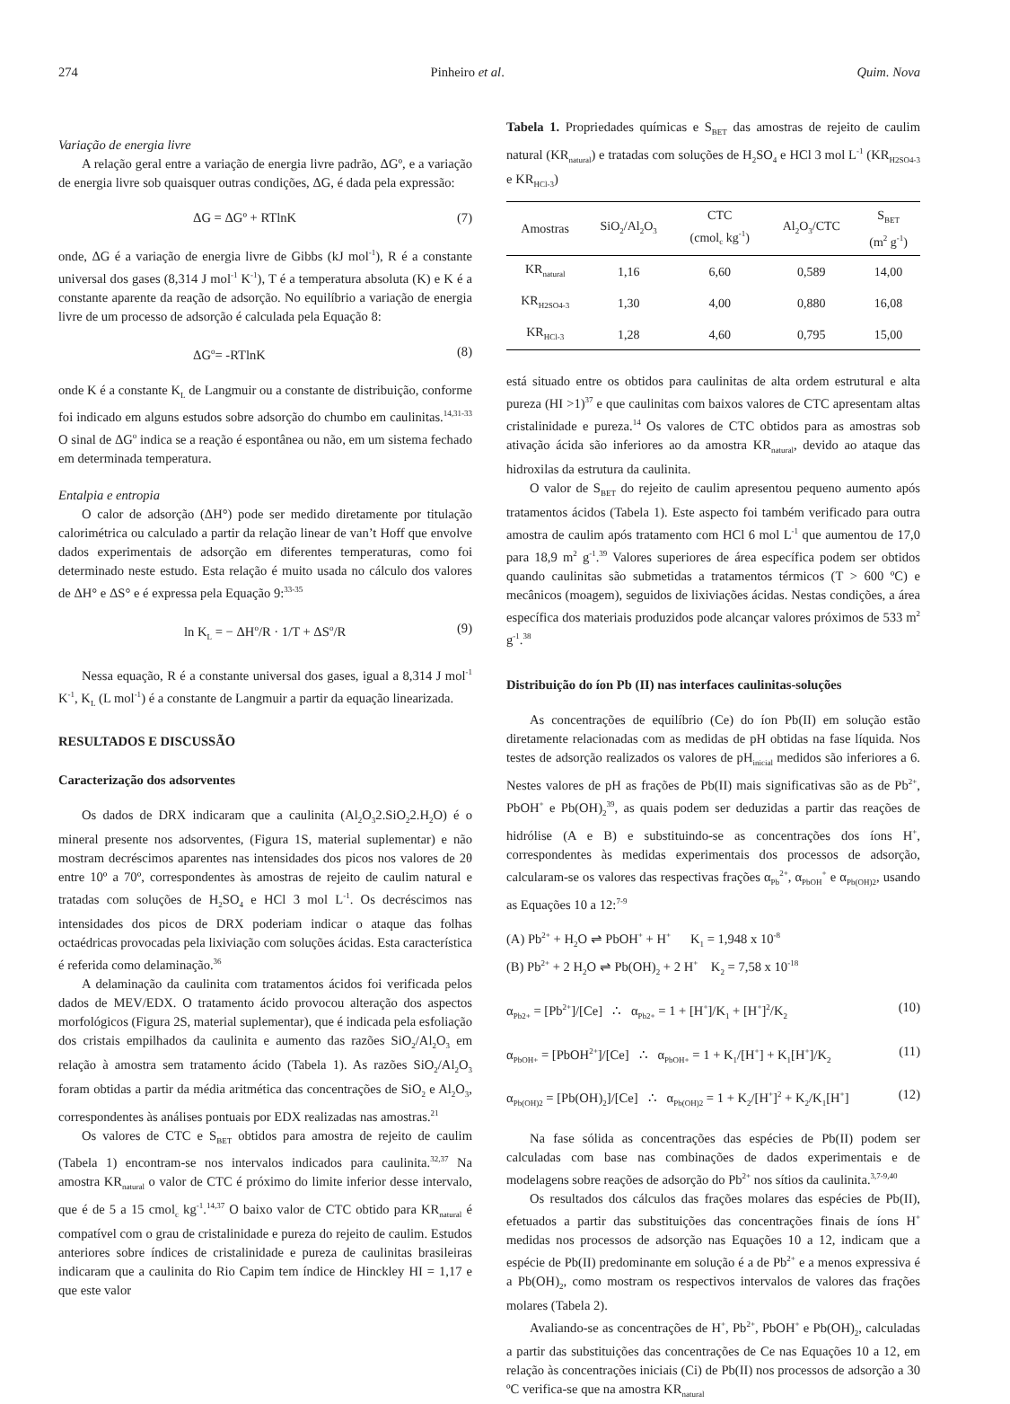274 Pinheiro et al. Quim. Nova
Variação de energia livre
A relação geral entre a variação de energia livre padrão, ΔGº, e a variação de energia livre sob quaisquer outras condições, ΔG, é dada pela expressão:
ΔG = ΔGº + RTlnK (7)
onde, ΔG é a variação de energia livre de Gibbs (kJ mol<sup>-1</sup>), R é a constante universal dos gases (8,314 J mol<sup>-1</sup> K<sup>-1</sup>), T é a temperatura absoluta (K) e K é a constante aparente da reação de adsorção. No equilíbrio a variação de energia livre de um processo de adsorção é calculada pela Equação 8:
ΔG<sup>o</sup>= -RTlnK (8)
onde K é a constante K<sub>L</sub> de Langmuir ou a constante de distribuição, conforme foi indicado em alguns estudos sobre adsorção do chumbo em caulinitas.<sup>14,31-33</sup> O sinal de ΔG<sup>o</sup> indica se a reação é espontânea ou não, em um sistema fechado em determinada temperatura.
Entalpia e entropia
O calor de adsorção (ΔH°) pode ser medido diretamente por titulação calorimétrica ou calculado a partir da relação linear de van’t Hoff que envolve dados experimentais de adsorção em diferentes temperaturas, como foi determinado neste estudo. Esta relação é muito usada no cálculo dos valores de ΔH° e ΔS° e é expressa pela Equação 9:<sup>33-35</sup>
ln K<sub>L</sub> = − ΔH<sup>o</sup>/R · 1/T + ΔS<sup>o</sup>/R (9)
Nessa equação, R é a constante universal dos gases, igual a 8,314 J mol<sup>-1</sup> K<sup>-1</sup>, K<sub>L</sub> (L mol<sup>-1</sup>) é a constante de Langmuir a partir da equação linearizada.
RESULTADOS E DISCUSSÃO
Caracterização dos adsorventes
Os dados de DRX indicaram que a caulinita (Al<sub>2</sub>O<sub>3</sub>2.SiO<sub>2</sub>2.H<sub>2</sub>O) é o mineral presente nos adsorventes, (Figura 1S, material suplementar) e não mostram decréscimos aparentes nas intensidades dos picos nos valores de 2θ entre 10º a 70º, correspondentes às amostras de rejeito de caulim natural e tratadas com soluções de H<sub>2</sub>SO<sub>4</sub> e HCl 3 mol L<sup>-1</sup>. Os decréscimos nas intensidades dos picos de DRX poderiam indicar o ataque das folhas octaédricas provocadas pela lixiviação com soluções ácidas. Esta característica é referida como delaminação.<sup>36</sup>
A delaminação da caulinita com tratamentos ácidos foi verificada pelos dados de MEV/EDX. O tratamento ácido provocou alteração dos aspectos morfológicos (Figura 2S, material suplementar), que é indicada pela esfoliação dos cristais empilhados da caulinita e aumento das razões SiO<sub>2</sub>/Al<sub>2</sub>O<sub>3</sub> em relação à amostra sem tratamento ácido (Tabela 1). As razões SiO<sub>2</sub>/Al<sub>2</sub>O<sub>3</sub> foram obtidas a partir da média aritmética das concentrações de SiO<sub>2</sub> e Al<sub>2</sub>O<sub>3</sub>, correspondentes às análises pontuais por EDX realizadas nas amostras.<sup>21</sup>
Os valores de CTC e S<sub>BET</sub> obtidos para amostra de rejeito de caulim (Tabela 1) encontram-se nos intervalos indicados para caulinita.<sup>32,37</sup> Na amostra KR<sub>natural</sub> o valor de CTC é próximo do limite inferior desse intervalo, que é de 5 a 15 cmol<sub>c</sub> kg<sup>-1</sup>.<sup>14,37</sup> O baixo valor de CTC obtido para KR<sub>natural</sub> é compatível com o grau de cristalinidade e pureza do rejeito de caulim. Estudos anteriores sobre índices de cristalinidade e pureza de caulinitas brasileiras indicaram que a caulinita do Rio Capim tem índice de Hinckley HI = 1,17 e que este valor
Tabela 1. Propriedades químicas e S<sub>BET</sub> das amostras de rejeito de caulim natural (KR<sub>natural</sub>) e tratadas com soluções de H<sub>2</sub>SO<sub>4</sub> e HCl 3 mol L<sup>-1</sup> (KR<sub>H2SO4-3</sub> e KR<sub>HCl-3</sub>)
| Amostras | SiO<sub>2</sub>/Al<sub>2</sub>O<sub>3</sub> | CTC (cmol<sub>c</sub> kg<sup>-1</sup>) | Al<sub>2</sub>O<sub>3</sub>/CTC | S<sub>BET</sub> (m<sup>2</sup> g<sup>-1</sup>) |
| --- | --- | --- | --- | --- |
| KR<sub>natural</sub> | 1,16 | 6,60 | 0,589 | 14,00 |
| KR<sub>H2SO4-3</sub> | 1,30 | 4,00 | 0,880 | 16,08 |
| KR<sub>HCl-3</sub> | 1,28 | 4,60 | 0,795 | 15,00 |
está situado entre os obtidos para caulinitas de alta ordem estrutural e alta pureza (HI >1)<sup>37</sup> e que caulinitas com baixos valores de CTC apresentam altas cristalinidade e pureza.<sup>14</sup> Os valores de CTC obtidos para as amostras sob ativação ácida são inferiores ao da amostra KR<sub>natural</sub>, devido ao ataque das hidroxilas da estrutura da caulinita.
O valor de S<sub>BET</sub> do rejeito de caulim apresentou pequeno aumento após tratamentos ácidos (Tabela 1). Este aspecto foi também verificado para outra amostra de caulim após tratamento com HCl 6 mol L<sup>-1</sup> que aumentou de 17,0 para 18,9 m<sup>2</sup> g<sup>-1</sup>.<sup>39</sup> Valores superiores de área específica podem ser obtidos quando caulinitas são submetidas a tratamentos térmicos (T > 600 ºC) e mecânicos (moagem), seguidos de lixiviações ácidas. Nestas condições, a área específica dos materiais produzidos pode alcançar valores próximos de 533 m<sup>2</sup> g<sup>-1</sup>.<sup>38</sup>
Distribuição do íon Pb (II) nas interfaces caulinitas-soluções
As concentrações de equilíbrio (Ce) do íon Pb(II) em solução estão diretamente relacionadas com as medidas de pH obtidas na fase líquida. Nos testes de adsorção realizados os valores de pH<sub>inicial</sub> medidos são inferiores a 6. Nestes valores de pH as frações de Pb(II) mais significativas são as de Pb<sup>2+</sup>, PbOH<sup>+</sup> e Pb(OH)<sub>2</sub><sup>39</sup>, as quais podem ser deduzidas a partir das reações de hidrólise (A e B) e substituindo-se as concentrações dos íons H<sup>+</sup>, correspondentes às medidas experimentais dos processos de adsorção, calcularam-se os valores das respectivas frações α<sub>Pb</sub><sup>2+</sup>, α<sub>PbOH</sub><sup>+</sup> e α<sub>Pb(OH)2</sub>, usando as Equações 10 a 12:<sup>7-9</sup>
(A) Pb<sup>2+</sup> + H<sub>2</sub>O ⇌ PbOH<sup>+</sup> + H<sup>+</sup> K<sub>1</sub> = 1,948 x 10<sup>-8</sup>
(B) Pb<sup>2+</sup> + 2 H<sub>2</sub>O ⇌ Pb(OH)<sub>2</sub> + 2 H<sup>+</sup> K<sub>2</sub> = 7,58 x 10<sup>-18</sup>
α<sub>Pb2+</sub> = [Pb<sup>2+</sup>]/[Ce] ∴ α<sub>Pb2+</sub> = 1 + [H<sup>+</sup>]/K<sub>1</sub> + [H<sup>+</sup>]<sup>2</sup>/K<sub>2</sub> (10)
α<sub>PbOH+</sub> = [PbOH<sup>2+</sup>]/[Ce] ∴ α<sub>PbOH+</sub> = 1 + K<sub>1</sub>/[H<sup>+</sup>] + K<sub>1</sub>[H<sup>+</sup>]/K<sub>2</sub> (11)
α<sub>Pb(OH)2</sub> = [Pb(OH)<sub>2</sub>]/[Ce] ∴ α<sub>Pb(OH)2</sub> = 1 + K<sub>2</sub>/[H<sup>+</sup>]<sup>2</sup> + K<sub>2</sub>/K<sub>1</sub>[H<sup>+</sup>] (12)
Na fase sólida as concentrações das espécies de Pb(II) podem ser calculadas com base nas combinações de dados experimentais e de modelagens sobre reações de adsorção do Pb<sup>2+</sup> nos sítios da caulinita.<sup>3,7-9,40</sup>
Os resultados dos cálculos das frações molares das espécies de Pb(II), efetuados a partir das substituições das concentrações finais de íons H<sup>+</sup> medidas nos processos de adsorção nas Equações 10 a 12, indicam que a espécie de Pb(II) predominante em solução é a de Pb<sup>2+</sup> e a menos expressiva é a Pb(OH)<sub>2</sub>, como mostram os respectivos intervalos de valores das frações molares (Tabela 2).
Avaliando-se as concentrações de H<sup>+</sup>, Pb<sup>2+</sup>, PbOH<sup>+</sup> e Pb(OH)<sub>2</sub>, calculadas a partir das substituições das concentrações de Ce nas Equações 10 a 12, em relação às concentrações iniciais (Ci) de Pb(II) nos processos de adsorção a 30 ºC verifica-se que na amostra KR<sub>natural</sub>